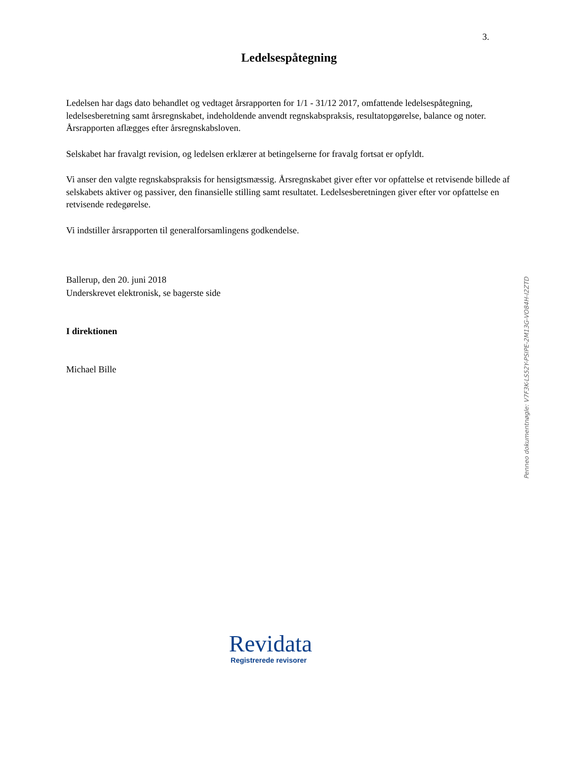3.
Ledelsespåtegning
Ledelsen har dags dato behandlet og vedtaget årsrapporten for 1/1 - 31/12 2017, omfattende ledelsespåtegning, ledelsesberetning samt årsregnskabet, indeholdende anvendt regnskabspraksis, resultatopgørelse, balance og noter. Årsrapporten aflægges efter årsregnskabsloven.
Selskabet har fravalgt revision, og ledelsen erklærer at betingelserne for fravalg fortsat er opfyldt.
Vi anser den valgte regnskabspraksis for hensigtsmæssig. Årsregnskabet giver efter vor opfattelse et retvisende billede af selskabets aktiver og passiver, den finansielle stilling samt resultatet. Ledelsesberetningen giver efter vor opfattelse en retvisende redegørelse.
Vi indstiller årsrapporten til generalforsamlingens godkendelse.
Ballerup, den 20. juni 2018
Underskrevet elektronisk, se bagerste side
I direktionen
Michael Bille
Penneo dokumentnøgle: V7F3K-LS52Y-PSIPE-2M13G-VO84H-I2ZTD
Revidata
Registrerede revisorer